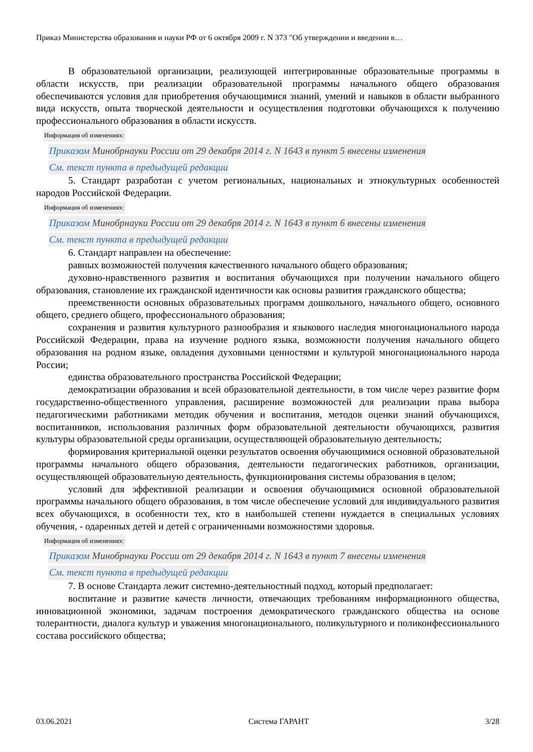Приказ Министерства образования и науки РФ от 6 октября 2009 г. N 373 "Об утверждении и введении в…
В образовательной организации, реализующей интегрированные образовательные программы в области искусств, при реализации образовательной программы начального общего образования обеспечиваются условия для приобретения обучающимися знаний, умений и навыков в области выбранного вида искусств, опыта творческой деятельности и осуществления подготовки обучающихся к получению профессионального образования в области искусств.
Информация об изменениях:
Приказом Минобрнауки России от 29 декабря 2014 г. N 1643 в пункт 5 внесены изменения
См. текст пункта в предыдущей редакции
5. Стандарт разработан с учетом региональных, национальных и этнокультурных особенностей народов Российской Федерации.
Информация об изменениях:
Приказом Минобрнауки России от 29 декабря 2014 г. N 1643 в пункт 6 внесены изменения
См. текст пункта в предыдущей редакции
6. Стандарт направлен на обеспечение:
равных возможностей получения качественного начального общего образования;
духовно-нравственного развития и воспитания обучающихся при получении начального общего образования, становление их гражданской идентичности как основы развития гражданского общества;
преемственности основных образовательных программ дошкольного, начального общего, основного общего, среднего общего, профессионального образования;
сохранения и развития культурного разнообразия и языкового наследия многонационального народа Российской Федерации, права на изучение родного языка, возможности получения начального общего образования на родном языке, овладения духовными ценностями и культурой многонационального народа России;
единства образовательного пространства Российской Федерации;
демократизации образования и всей образовательной деятельности, в том числе через развитие форм государственно-общественного управления, расширение возможностей для реализации права выбора педагогическими работниками методик обучения и воспитания, методов оценки знаний обучающихся, воспитанников, использования различных форм образовательной деятельности обучающихся, развития культуры образовательной среды организации, осуществляющей образовательную деятельность;
формирования критериальной оценки результатов освоения обучающимися основной образовательной программы начального общего образования, деятельности педагогических работников, организации, осуществляющей образовательную деятельность, функционирования системы образования в целом;
условий для эффективной реализации и освоения обучающимися основной образовательной программы начального общего образования, в том числе обеспечение условий для индивидуального развития всех обучающихся, в особенности тех, кто в наибольшей степени нуждается в специальных условиях обучения, - одаренных детей и детей с ограниченными возможностями здоровья.
Информация об изменениях:
Приказом Минобрнауки России от 29 декабря 2014 г. N 1643 в пункт 7 внесены изменения
См. текст пункта в предыдущей редакции
7. В основе Стандарта лежит системно-деятельностный подход, который предполагает:
воспитание и развитие качеств личности, отвечающих требованиям информационного общества, инновационной экономики, задачам построения демократического гражданского общества на основе толерантности, диалога культур и уважения многонационального, поликультурного и поликонфессионального состава российского общества;
03.06.2021 Система ГАРАНТ 3/28